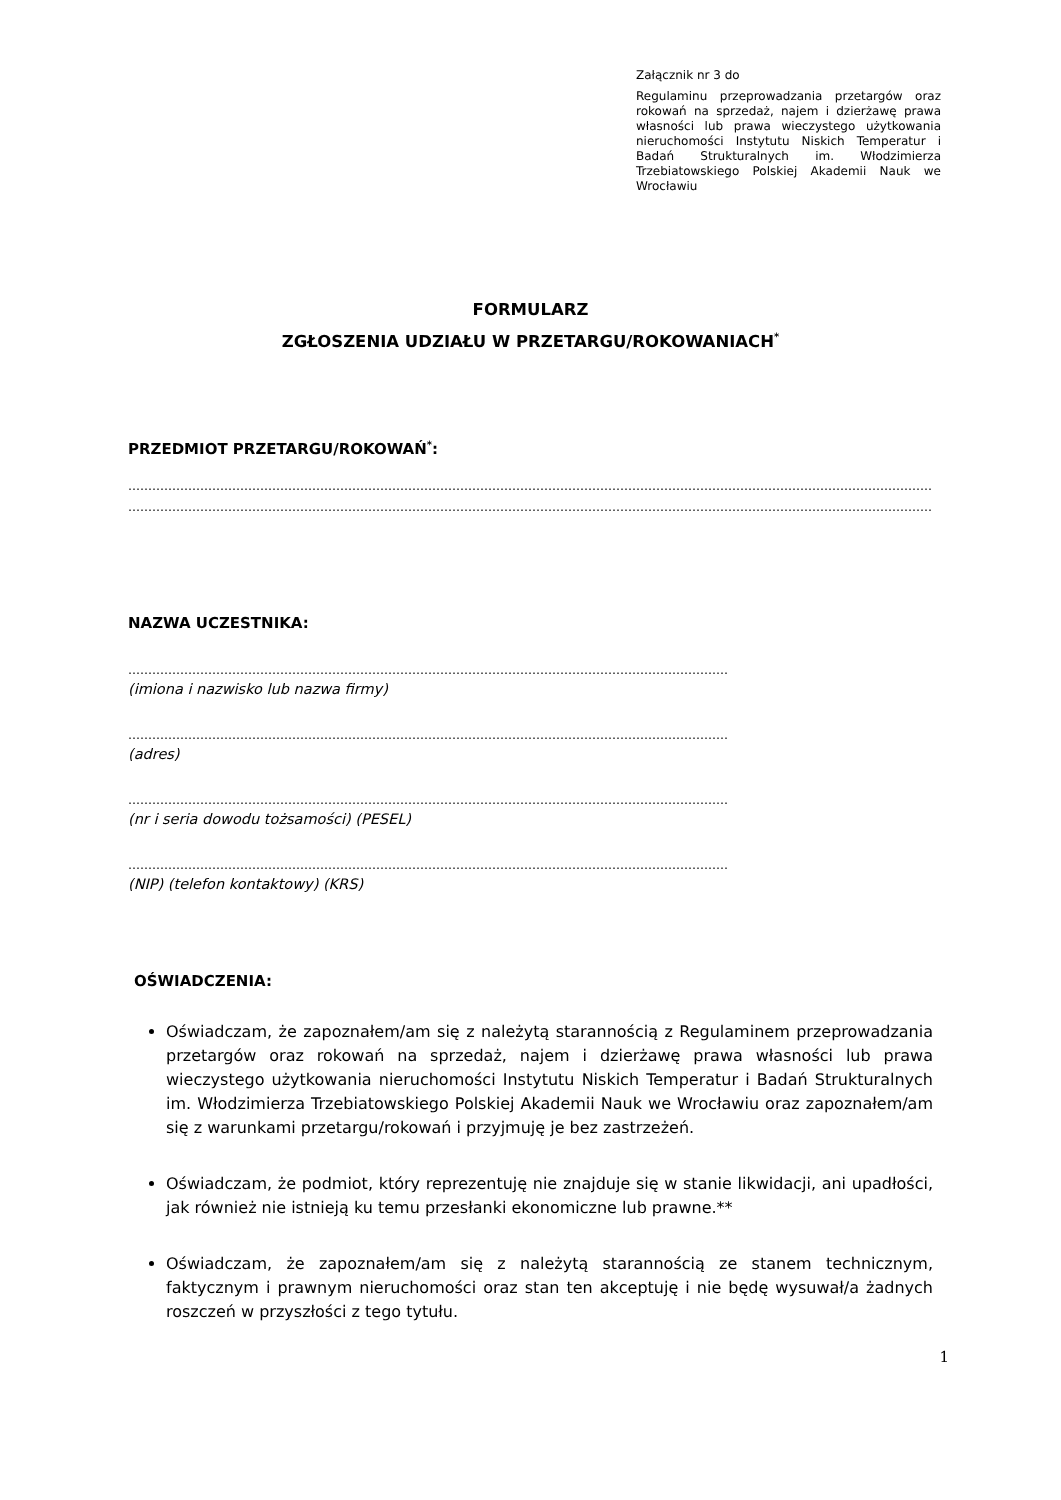Załącznik nr 3 do
Regulaminu przeprowadzania przetargów oraz rokowań na sprzedaż, najem i dzierżawę prawa własności lub prawa wieczystego użytkowania nieruchomości Instytutu Niskich Temperatur i Badań Strukturalnych im. Włodzimierza Trzebiatowskiego Polskiej Akademii Nauk we Wrocławiu
FORMULARZ
ZGŁOSZENIA UDZIAŁU W PRZETARGU/ROKOWANIACH<sup>*</sup>
PRZEDMIOT PRZETARGU/ROKOWAŃ<sup>*</sup>:
…………………………………………………………………………………………………………………………………………………………………………………………
…………………………………………………………………………………………………………………………………………………………………………………………
NAZWA UCZESTNIKA:
……………………………………………………………………………………………………………………………………………
(imiona i nazwisko lub nazwa firmy)
……………………………………………………………………………………………………………………………………………
(adres)
……………………………………………………………………………………………………………………………………………
(nr i seria dowodu tożsamości) (PESEL)
……………………………………………………………………………………………………………………………………………
(NIP) (telefon kontaktowy) (KRS)
OŚWIADCZENIA:
Oświadczam, że zapoznałem/am się z należytą starannością z Regulaminem przeprowadzania przetargów oraz rokowań na sprzedaż, najem i dzierżawę prawa własności lub prawa wieczystego użytkowania nieruchomości Instytutu Niskich Temperatur i Badań Strukturalnych im. Włodzimierza Trzebiatowskiego Polskiej Akademii Nauk we Wrocławiu oraz zapoznałem/am się z warunkami przetargu/rokowań i przyjmuję je bez zastrzeżeń.
Oświadczam, że podmiot, który reprezentuję nie znajduje się w stanie likwidacji, ani upadłości, jak również nie istnieją ku temu przesłanki ekonomiczne lub prawne.**
Oświadczam, że zapoznałem/am się z należytą starannością ze stanem technicznym, faktycznym i prawnym nieruchomości oraz stan ten akceptuję i nie będę wysuwał/a żadnych roszczeń w przyszłości z tego tytułu.
1